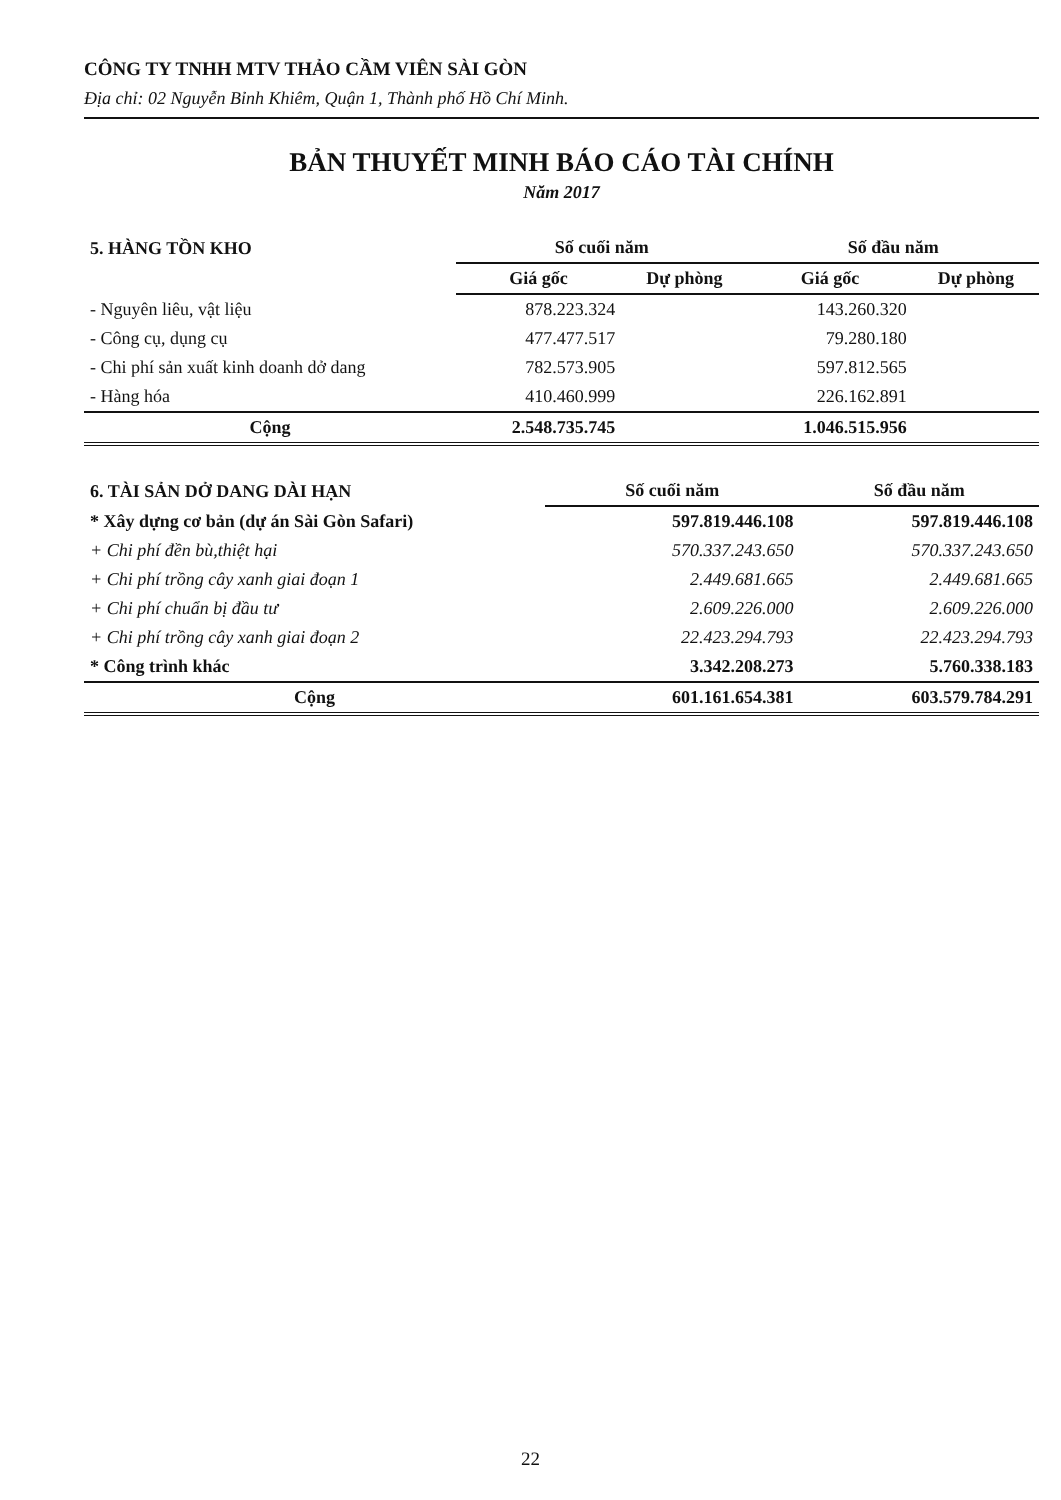CÔNG TY TNHH MTV THẢO CẦM VIÊN SÀI GÒN
Địa chỉ: 02 Nguyễn Bỉnh Khiêm, Quận 1, Thành phố Hồ Chí Minh.
BẢN THUYẾT MINH BÁO CÁO TÀI CHÍNH
Năm 2017
| 5. HÀNG TỒN KHO | Số cuối năm | | Số đầu năm | |
| --- | --- | --- | --- | --- |
| | Giá gốc | Dự phòng | Giá gốc | Dự phòng |
| - Nguyên liêu, vật liệu | 878.223.324 | | 143.260.320 | |
| - Công cụ, dụng cụ | 477.477.517 | | 79.280.180 | |
| - Chi phí sản xuất kinh doanh dở dang | 782.573.905 | | 597.812.565 | |
| - Hàng hóa | 410.460.999 | | 226.162.891 | |
| Cộng | 2.548.735.745 | | 1.046.515.956 | |
| 6. TÀI SẢN DỞ DANG DÀI HẠN | Số cuối năm | Số đầu năm |
| --- | --- | --- |
| * Xây dựng cơ bản (dự án Sài Gòn Safari) | 597.819.446.108 | 597.819.446.108 |
| + Chi phí đền bù,thiệt hại | 570.337.243.650 | 570.337.243.650 |
| + Chi phí trồng cây xanh giai đoạn 1 | 2.449.681.665 | 2.449.681.665 |
| + Chi phí chuẩn bị đầu tư | 2.609.226.000 | 2.609.226.000 |
| + Chi phí trồng cây xanh giai đoạn 2 | 22.423.294.793 | 22.423.294.793 |
| * Công trình khác | 3.342.208.273 | 5.760.338.183 |
| Cộng | 601.161.654.381 | 603.579.784.291 |
22